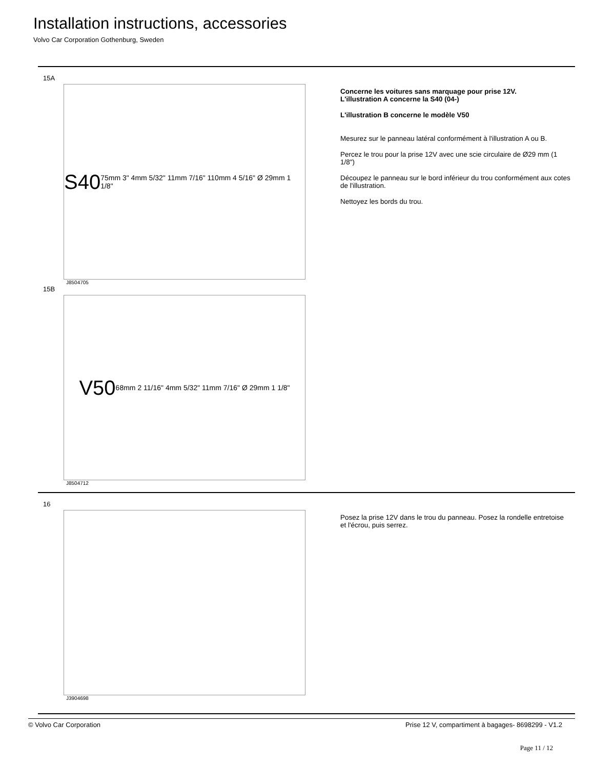Installation instructions, accessories
Volvo Car Corporation Gothenburg, Sweden
15A
S40
75mm 3" 4mm 5/32" 11mm 7/16" 110mm 4 5/16" Ø 29mm 1 1/8"
J8504705
15B
V50
68mm 2 11/16" 4mm 5/32" 11mm 7/16" Ø 29mm 1 1/8"
J8504712
Concerne les voitures sans marquage pour prise 12V.
L'illustration A concerne la S40 (04-)
L'illustration B concerne le modèle V50
Mesurez sur le panneau latéral conformément à l'illustration A ou B.
Percez le trou pour la prise 12V avec une scie circulaire de Ø29 mm (1 1/8")
Découpez le panneau sur le bord inférieur du trou conformément aux cotes de l'illustration.
Nettoyez les bords du trou.
16
J3904698
Posez la prise 12V dans le trou du panneau. Posez la rondelle entretoise et l'écrou, puis serrez.
© Volvo Car Corporation Prise 12 V, compartiment à bagages- 8698299 - V1.2
Page 11 / 12